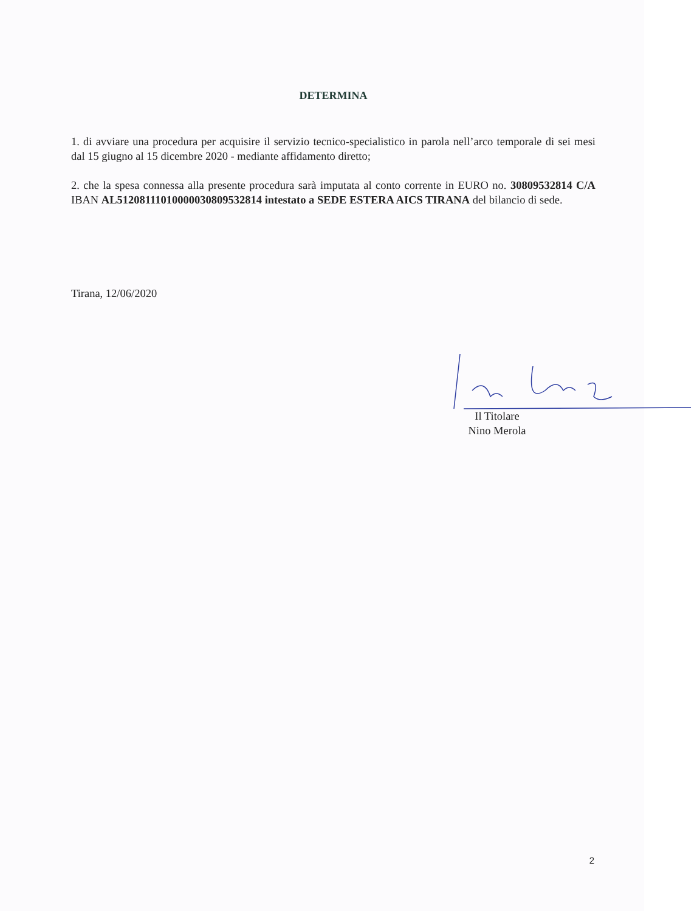DETERMINA
1. di avviare una procedura per acquisire il servizio tecnico-specialistico in parola nell’arco temporale di sei mesi dal 15 giugno al 15 dicembre 2020 - mediante affidamento diretto;
2. che la spesa connessa alla presente procedura sarà imputata al conto corrente in EURO no. 30809532814 C/A IBAN AL51208111010000030809532814 intestato a SEDE ESTERA AICS TIRANA del bilancio di sede.
Tirana, 12/06/2020
Il Titolare
Nino Merola
2